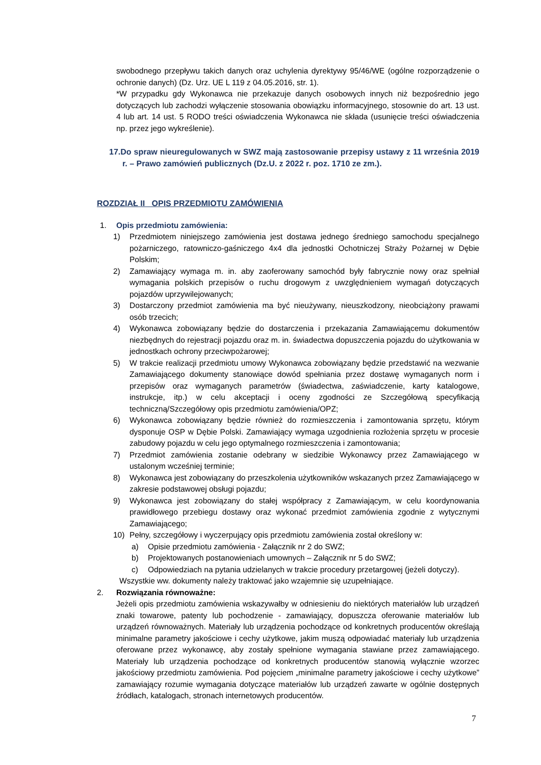swobodnego przepływu takich danych oraz uchylenia dyrektywy 95/46/WE (ogólne rozporządzenie o ochronie danych) (Dz. Urz. UE L 119 z 04.05.2016, str. 1).
*W przypadku gdy Wykonawca nie przekazuje danych osobowych innych niż bezpośrednio jego dotyczących lub zachodzi wyłączenie stosowania obowiązku informacyjnego, stosownie do art. 13 ust. 4 lub art. 14 ust. 5 RODO treści oświadczenia Wykonawca nie składa (usunięcie treści oświadczenia np. przez jego wykreślenie).
17.Do spraw nieuregulowanych w SWZ mają zastosowanie przepisy ustawy z 11 września 2019 r. – Prawo zamówień publicznych (Dz.U. z 2022 r. poz. 1710 ze zm.).
ROZDZIAŁ II OPIS PRZEDMIOTU ZAMÓWIENIA
1. Opis przedmiotu zamówienia:
1) Przedmiotem niniejszego zamówienia jest dostawa jednego średniego samochodu specjalnego pożarniczego, ratowniczo-gaśniczego 4x4 dla jednostki Ochotniczej Straży Pożarnej w Dębie Polskim;
2) Zamawiający wymaga m. in. aby zaoferowany samochód były fabrycznie nowy oraz spełniał wymagania polskich przepisów o ruchu drogowym z uwzględnieniem wymagań dotyczących pojazdów uprzywilejowanych;
3) Dostarczony przedmiot zamówienia ma być nieużywany, nieuszkodzony, nieobciążony prawami osób trzecich;
4) Wykonawca zobowiązany będzie do dostarczenia i przekazania Zamawiającemu dokumentów niezbędnych do rejestracji pojazdu oraz m. in. świadectwa dopuszczenia pojazdu do użytkowania w jednostkach ochrony przeciwpożarowej;
5) W trakcie realizacji przedmiotu umowy Wykonawca zobowiązany będzie przedstawić na wezwanie Zamawiającego dokumenty stanowiące dowód spełniania przez dostawę wymaganych norm i przepisów oraz wymaganych parametrów (świadectwa, zaświadczenie, karty katalogowe, instrukcje, itp.) w celu akceptacji i oceny zgodności ze Szczegółową specyfikacją techniczną/Szczegółowy opis przedmiotu zamówienia/OPZ;
6) Wykonawca zobowiązany będzie również do rozmieszczenia i zamontowania sprzętu, którym dysponuje OSP w Dębie Polski. Zamawiający wymaga uzgodnienia rozłożenia sprzętu w procesie zabudowy pojazdu w celu jego optymalnego rozmieszczenia i zamontowania;
7) Przedmiot zamówienia zostanie odebrany w siedzibie Wykonawcy przez Zamawiającego w ustalonym wcześniej terminie;
8) Wykonawca jest zobowiązany do przeszkolenia użytkowników wskazanych przez Zamawiającego w zakresie podstawowej obsługi pojazdu;
9) Wykonawca jest zobowiązany do stałej współpracy z Zamawiającym, w celu koordynowania prawidłowego przebiegu dostawy oraz wykonać przedmiot zamówienia zgodnie z wytycznymi Zamawiającego;
10) Pełny, szczegółowy i wyczerpujący opis przedmiotu zamówienia został określony w:
a) Opisie przedmiotu zamówienia - Załącznik nr 2 do SWZ;
b) Projektowanych postanowieniach umownych – Załącznik nr 5 do SWZ;
c) Odpowiedziach na pytania udzielanych w trakcie procedury przetargowej (jeżeli dotyczy).
Wszystkie ww. dokumenty należy traktować jako wzajemnie się uzupełniające.
2. Rozwiązania równoważne:
Jeżeli opis przedmiotu zamówienia wskazywałby w odniesieniu do niektórych materiałów lub urządzeń znaki towarowe, patenty lub pochodzenie - zamawiający, dopuszcza oferowanie materiałów lub urządzeń równoważnych. Materiały lub urządzenia pochodzące od konkretnych producentów określają minimalne parametry jakościowe i cechy użytkowe, jakim muszą odpowiadać materiały lub urządzenia oferowane przez wykonawcę, aby zostały spełnione wymagania stawiane przez zamawiającego. Materiały lub urządzenia pochodzące od konkretnych producentów stanowią wyłącznie wzorzec jakościowy przedmiotu zamówienia. Pod pojęciem „minimalne parametry jakościowe i cechy użytkowe” zamawiający rozumie wymagania dotyczące materiałów lub urządzeń zawarte w ogólnie dostępnych źródłach, katalogach, stronach internetowych producentów.
7